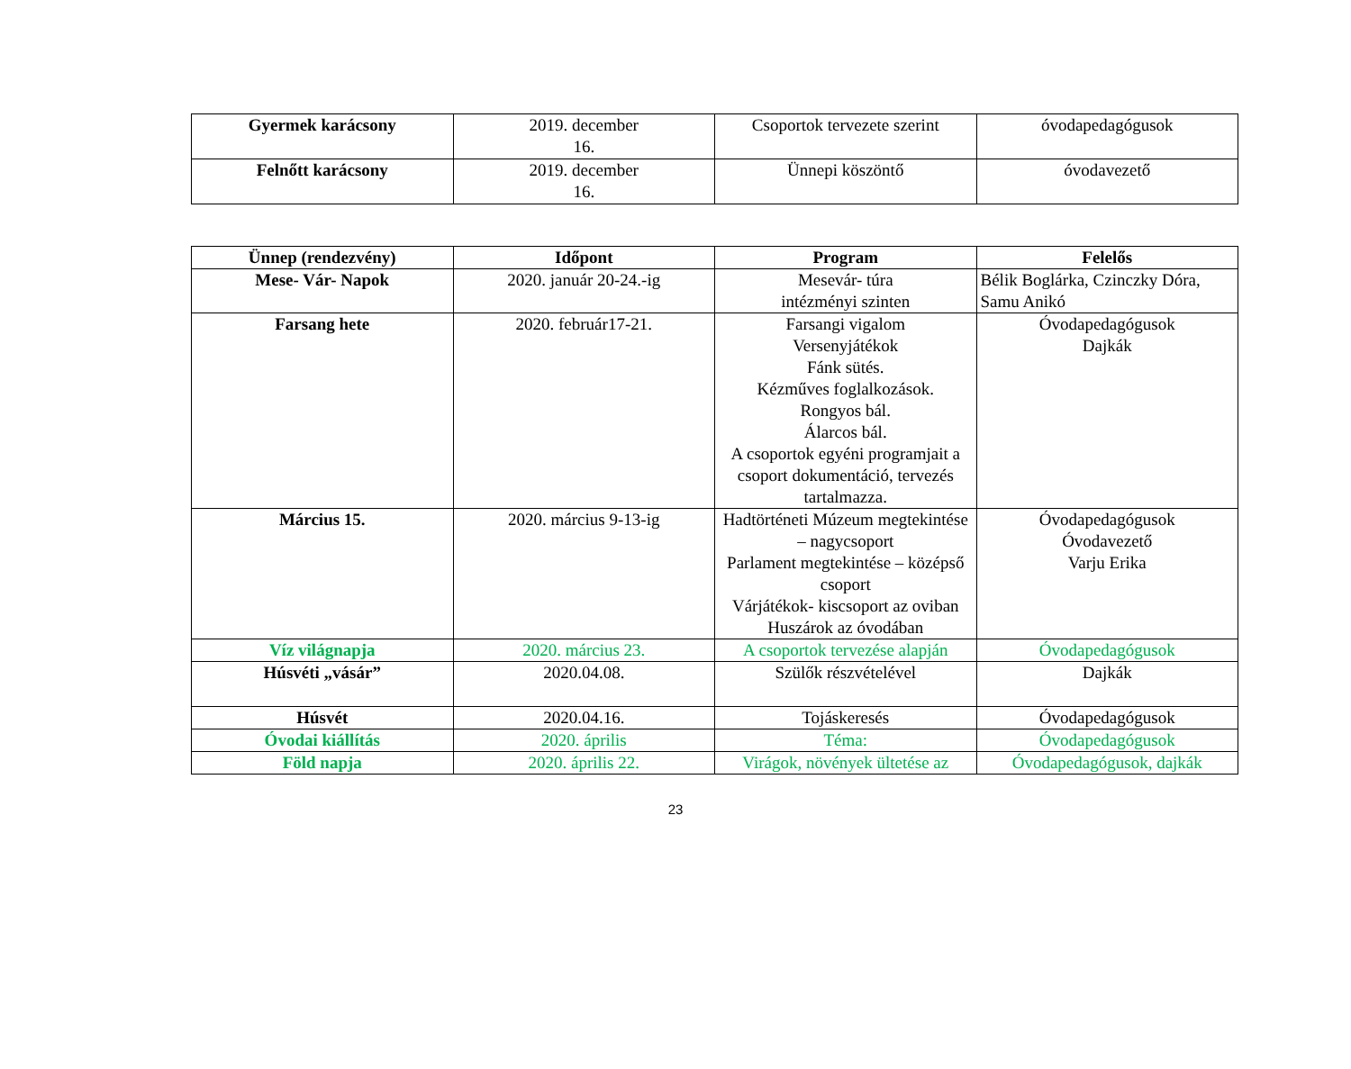| Gyermek karácsony | 2019. december 16. | Csoportok tervezete szerint | óvodapedagógusok |
| Felnőtt karácsony | 2019. december 16. | Ünnepi köszöntő | óvodavezető |
| Ünnep (rendezvény) | Időpont | Program | Felelős |
| --- | --- | --- | --- |
| Mese- Vár- Napok | 2020. január 20-24.-ig | Mesevár- túra intézményi szinten | Bélik Boglárka, Czinczky Dóra, Samu Anikó |
| Farsang hete | 2020. február17-21. | Farsangi vigalom Versenyjátékok Fánk sütés. Kézműves foglalkozások. Rongyos bál. Álarcos bál. A csoportok egyéni programjait a csoport dokumentáció, tervezés tartalmazza. | Óvodapedagógusok Dajkák |
| Március 15. | 2020. március 9-13-ig | Hadtörténeti Múzeum megtekintése – nagycsoport Parlament megtekintése – középső csoport Várjátékok- kiscsoport az oviban Huszárok az óvodában | Óvodapedagógusok Óvodavezető Varju Erika |
| Víz világnapja | 2020. március 23. | A csoportok tervezése alapján | Óvodapedagógusok |
| Húsvéti „vásár” | 2020.04.08. | Szülők részvételével | Dajkák |
| Húsvét | 2020.04.16. | Tojáskeresés | Óvodapedagógusok |
| Óvodai kiállítás | 2020. április | Téma: | Óvodapedagógusok |
| Föld napja | 2020. április 22. | Virágok, növények ültetése az | Óvodapedagógusok, dajkák |
23